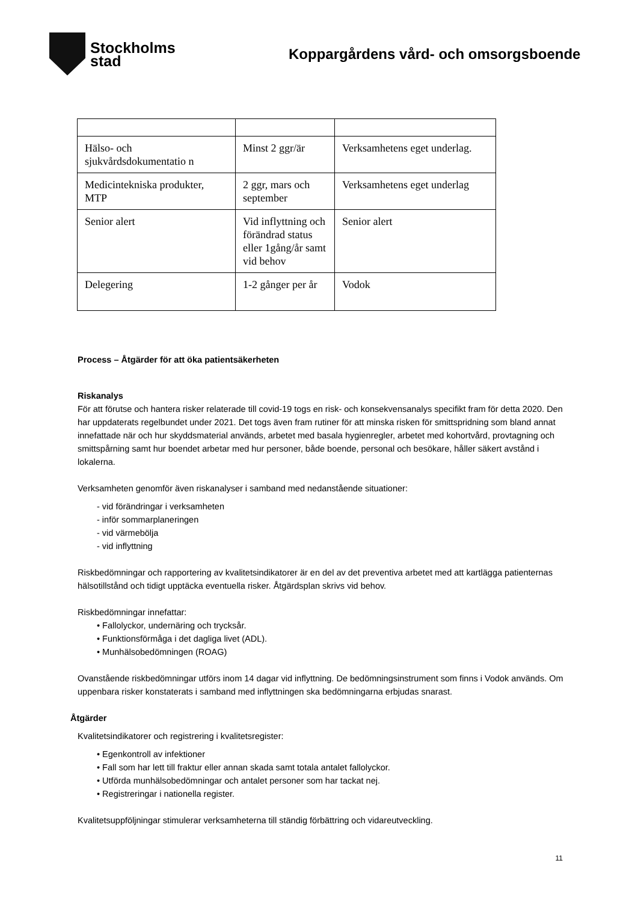Stockholms
stad
Koppargårdens vård- och omsorgsboende
| Hälso- och sjukvårdsdokumentatio n | Minst 2 ggr/är | Verksamhetens eget underlag. |
| Medicintekniska produkter, MTP | 2 ggr, mars och september | Verksamhetens eget underlag |
| Senior alert | Vid inflyttning och förändrad status eller 1gång/år samt vid behov | Senior alert |
| Delegering | 1-2 gånger per år | Vodok |
Process – Åtgärder för att öka patientsäkerheten
Riskanalys
För att förutse och hantera risker relaterade till covid-19 togs en risk- och konsekvensanalys specifikt fram för detta 2020. Den har uppdaterats regelbundet under 2021. Det togs även fram rutiner för att minska risken för smittspridning som bland annat innefattade när och hur skyddsmaterial används, arbetet med basala hygienregler, arbetet med kohortvård, provtagning och smittspårning samt hur boendet arbetar med hur personer, både boende, personal och besökare, håller säkert avstånd i lokalerna.
Verksamheten genomför även riskanalyser i samband med nedanstående situationer:
- vid förändringar i verksamheten
- inför sommarplaneringen
- vid värmebölja
- vid inflyttning
Riskbedömningar och rapportering av kvalitetsindikatorer är en del av det preventiva arbetet med att kartlägga patienternas hälsotillstånd och tidigt upptäcka eventuella risker. Åtgärdsplan skrivs vid behov.
Riskbedömningar innefattar:
• Fallolyckor, undernäring och trycksår.
• Funktionsförmåga i det dagliga livet (ADL).
• Munhälsobedömningen (ROAG)
Ovanstående riskbedömningar utförs inom 14 dagar vid inflyttning. De bedömningsinstrument som finns i Vodok används. Om uppenbara risker konstaterats i samband med inflyttningen ska bedömningarna erbjudas snarast.
Åtgärder
Kvalitetsindikatorer och registrering i kvalitetsregister:
• Egenkontroll av infektioner
• Fall som har lett till fraktur eller annan skada samt totala antalet fallolyckor.
• Utförda munhälsobedömningar och antalet personer som har tackat nej.
• Registreringar i nationella register.
Kvalitetsuppföljningar stimulerar verksamheterna till ständig förbättring och vidareutveckling.
11